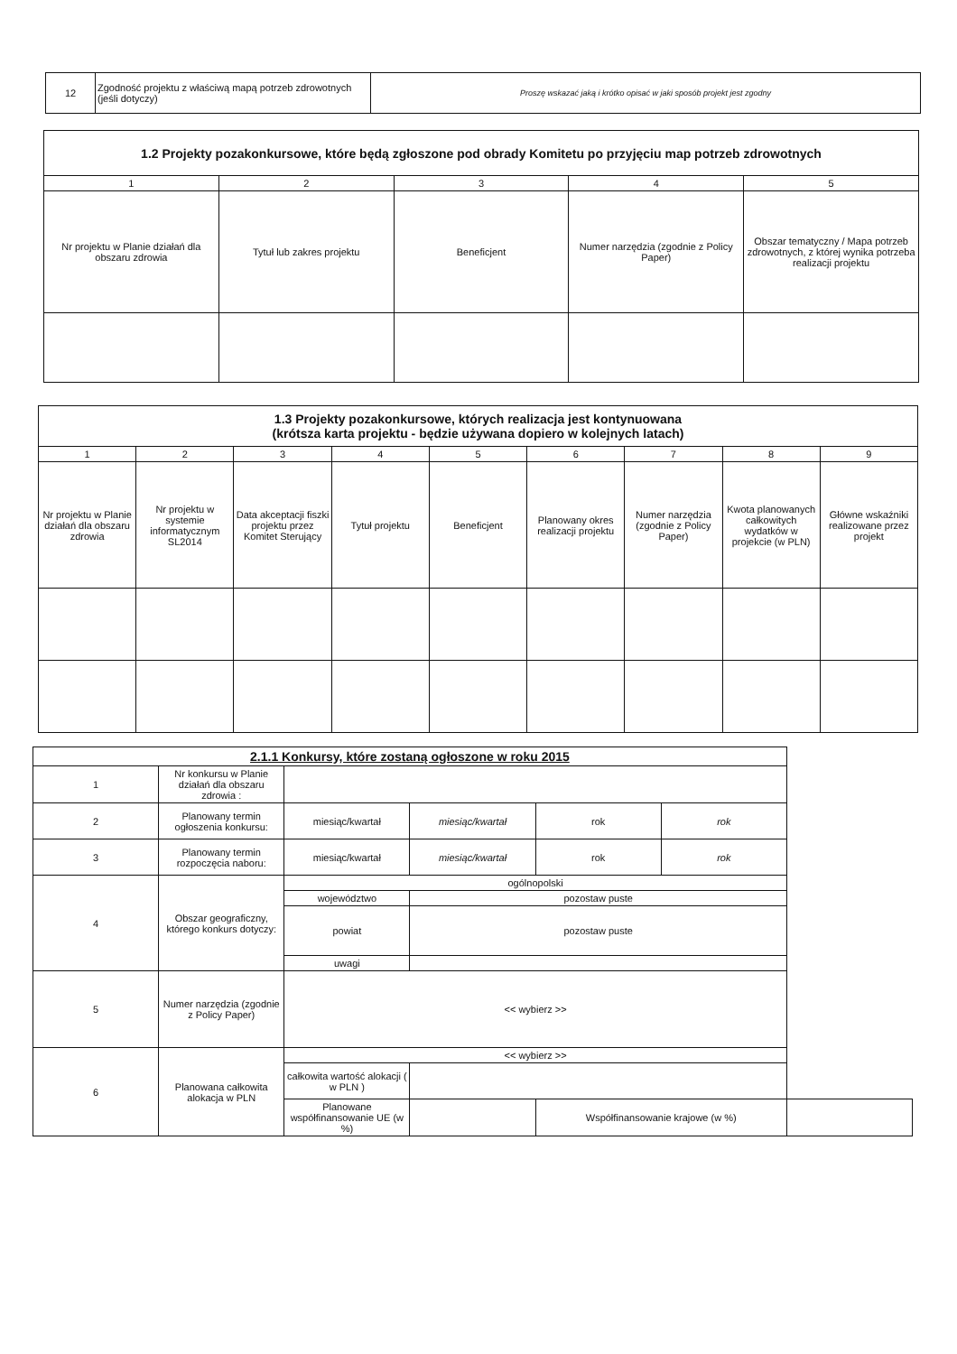| 12 | Zgodność projektu z właściwą mapą potrzeb zdrowotnych (jeśli dotyczy) | Proszę wskazać jaką i krótko opisać w jaki sposób projekt jest zgodny |
| 1.2 Projekty pozakonkursowe, które będą zgłoszone pod obrady Komitetu po przyjęciu map potrzeb zdrowotnych | | | | |
| --- | --- | --- | --- | --- |
| 1 | 2 | 3 | 4 | 5 |
| Nr projektu w Planie działań dla obszaru zdrowia | Tytuł lub zakres projektu | Beneficjent | Numer narzędzia (zgodnie z Policy Paper) | Obszar tematyczny / Mapa potrzeb zdrowotnych, z której wynika potrzeba realizacji projektu |
| 1.3 Projekty pozakonkursowe, których realizacja jest kontynuowana (krótsza karta projektu - będzie używana dopiero w kolejnych latach) | | | | | | | | |
| --- | --- | --- | --- | --- | --- | --- | --- | --- |
| 1 | 2 | 3 | 4 | 5 | 6 | 7 | 8 | 9 |
| Nr projektu w Planie działań dla obszaru zdrowia | Nr projektu w systemie informatycznym SL2014 | Data akceptacji fiszki projektu przez Komitet Sterujący | Tytuł projektu | Beneficjent | Planowany okres realizacji projektu | Numer narzędzia (zgodnie z Policy Paper) | Kwota planowanych całkowitych wydatków w projekcie (w PLN) | Główne wskaźniki realizowane przez projekt |
| 2.1.1 Konkursy, które zostaną ogłoszone w roku 2015 | | | | | | |
| --- | --- | --- | --- | --- | --- | --- |
| 1 | Nr konkursu w Planie działań dla obszaru zdrowia : | | | | | |
| 2 | Planowany termin ogłoszenia konkursu: | miesiąc/kwartał | miesiąc/kwartał | rok | rok | |
| 3 | Planowany termin rozpoczęcia naboru: | miesiąc/kwartał | miesiąc/kwartał | rok | rok | |
| 4 | Obszar geograficzny, którego konkurs dotyczy: | ogólnopolski | | | | |
| | | województwo | pozostaw puste | | | |
| | | powiat | pozostaw puste | | | |
| | | uwagi | | | | |
| 5 | Numer narzędzia (zgodnie z Policy Paper) | << wybierz >> | | | | |
| 6 | Planowana całkowita alokacja w PLN | << wybierz >> | | | | |
| | | całkowita wartość alokacji ( w PLN ) | | | | |
| | | Planowane współfinansowanie UE (w %) | | Współfinansowanie krajowe (w %) | | |